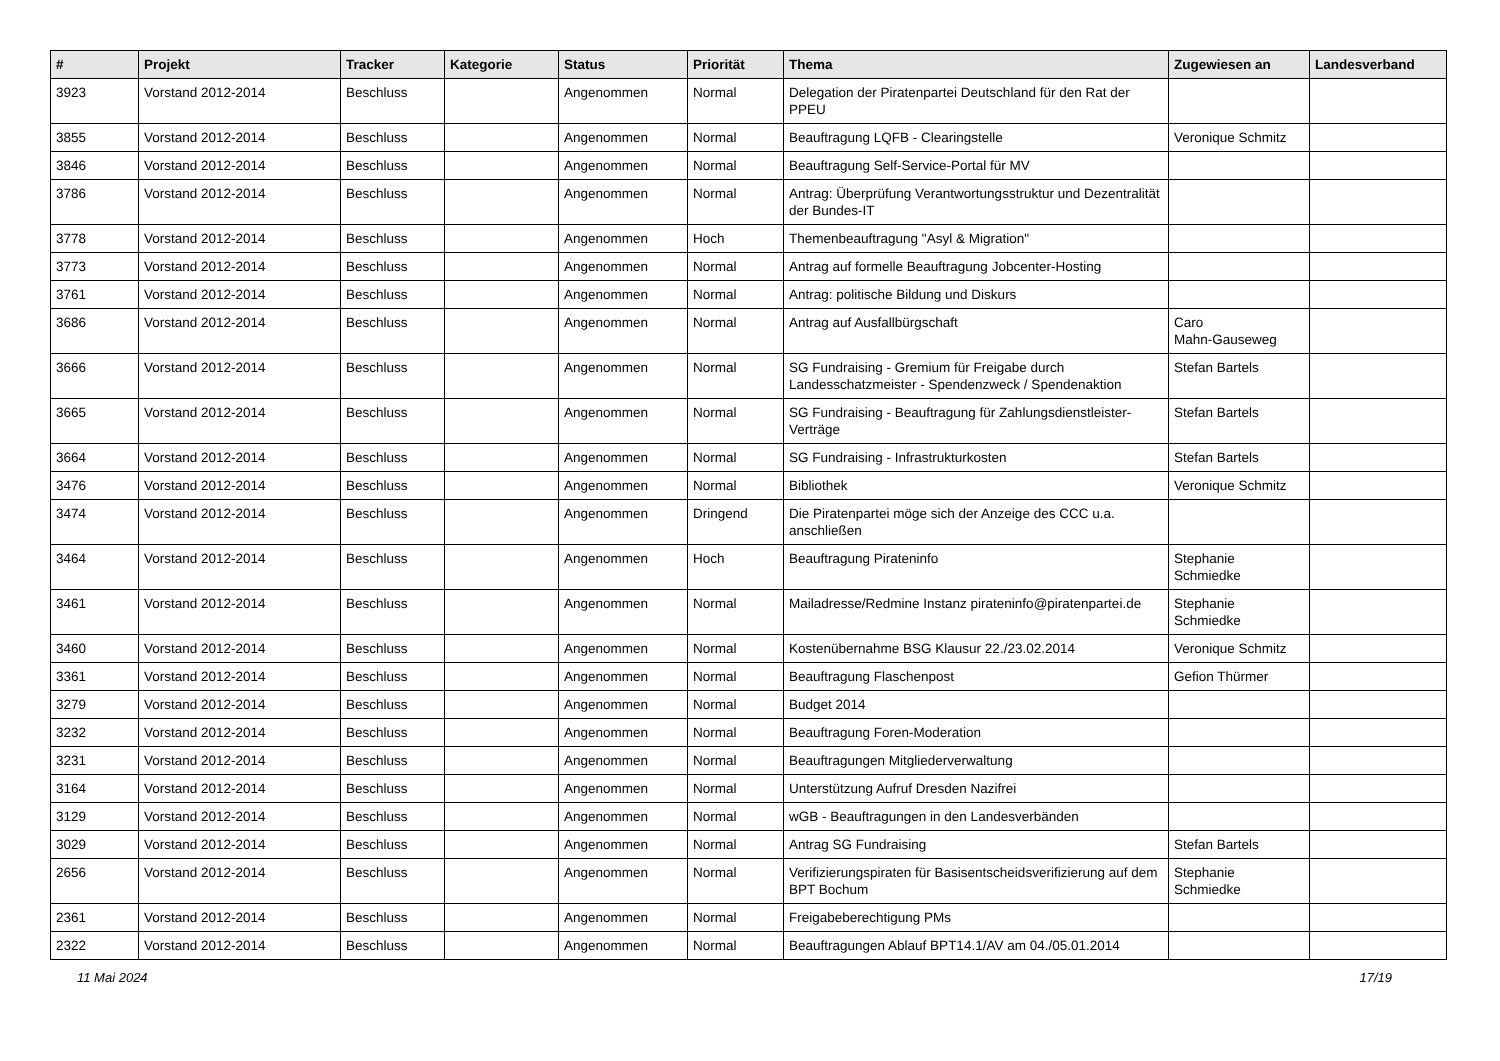| # | Projekt | Tracker | Kategorie | Status | Priorität | Thema | Zugewiesen an | Landesverband |
| --- | --- | --- | --- | --- | --- | --- | --- | --- |
| 3923 | Vorstand 2012-2014 | Beschluss | | Angenommen | Normal | Delegation der Piratenpartei Deutschland für den Rat der PPEU | | |
| 3855 | Vorstand 2012-2014 | Beschluss | | Angenommen | Normal | Beauftragung LQFB - Clearingstelle | Veronique Schmitz | |
| 3846 | Vorstand 2012-2014 | Beschluss | | Angenommen | Normal | Beauftragung Self-Service-Portal für MV | | |
| 3786 | Vorstand 2012-2014 | Beschluss | | Angenommen | Normal | Antrag: Überprüfung Verantwortungsstruktur und Dezentralität der Bundes-IT | | |
| 3778 | Vorstand 2012-2014 | Beschluss | | Angenommen | Hoch | Themenbeauftragung "Asyl & Migration" | | |
| 3773 | Vorstand 2012-2014 | Beschluss | | Angenommen | Normal | Antrag auf formelle Beauftragung Jobcenter-Hosting | | |
| 3761 | Vorstand 2012-2014 | Beschluss | | Angenommen | Normal | Antrag: politische Bildung und Diskurs | | |
| 3686 | Vorstand 2012-2014 | Beschluss | | Angenommen | Normal | Antrag auf Ausfallbürgschaft | Caro Mahn-Gauseweg | |
| 3666 | Vorstand 2012-2014 | Beschluss | | Angenommen | Normal | SG Fundraising - Gremium für Freigabe durch Landesschatzmeister - Spendenzweck / Spendenaktion | Stefan Bartels | |
| 3665 | Vorstand 2012-2014 | Beschluss | | Angenommen | Normal | SG Fundraising - Beauftragung für Zahlungsdienstleister-Verträge | Stefan Bartels | |
| 3664 | Vorstand 2012-2014 | Beschluss | | Angenommen | Normal | SG Fundraising - Infrastrukturkosten | Stefan Bartels | |
| 3476 | Vorstand 2012-2014 | Beschluss | | Angenommen | Normal | Bibliothek | Veronique Schmitz | |
| 3474 | Vorstand 2012-2014 | Beschluss | | Angenommen | Dringend | Die Piratenpartei möge sich der Anzeige des CCC u.a. anschließen | | |
| 3464 | Vorstand 2012-2014 | Beschluss | | Angenommen | Hoch | Beauftragung Pirateninfo | Stephanie Schmiedke | |
| 3461 | Vorstand 2012-2014 | Beschluss | | Angenommen | Normal | Mailadresse/Redmine Instanz pirateninfo@piratenpartei.de | Stephanie Schmiedke | |
| 3460 | Vorstand 2012-2014 | Beschluss | | Angenommen | Normal | Kostenübernahme BSG Klausur 22./23.02.2014 | Veronique Schmitz | |
| 3361 | Vorstand 2012-2014 | Beschluss | | Angenommen | Normal | Beauftragung Flaschenpost | Gefion Thürmer | |
| 3279 | Vorstand 2012-2014 | Beschluss | | Angenommen | Normal | Budget 2014 | | |
| 3232 | Vorstand 2012-2014 | Beschluss | | Angenommen | Normal | Beauftragung Foren-Moderation | | |
| 3231 | Vorstand 2012-2014 | Beschluss | | Angenommen | Normal | Beauftragungen Mitgliederverwaltung | | |
| 3164 | Vorstand 2012-2014 | Beschluss | | Angenommen | Normal | Unterstützung Aufruf Dresden Nazifrei | | |
| 3129 | Vorstand 2012-2014 | Beschluss | | Angenommen | Normal | wGB - Beauftragungen in den Landesverbänden | | |
| 3029 | Vorstand 2012-2014 | Beschluss | | Angenommen | Normal | Antrag SG Fundraising | Stefan Bartels | |
| 2656 | Vorstand 2012-2014 | Beschluss | | Angenommen | Normal | Verifizierungspiraten für Basisentscheidsverifizierung auf dem BPT Bochum | Stephanie Schmiedke | |
| 2361 | Vorstand 2012-2014 | Beschluss | | Angenommen | Normal | Freigabeberechtigung PMs | | |
| 2322 | Vorstand 2012-2014 | Beschluss | | Angenommen | Normal | Beauftragungen Ablauf BPT14.1/AV am 04./05.01.2014 | | |
11 Mai 2024 17/19